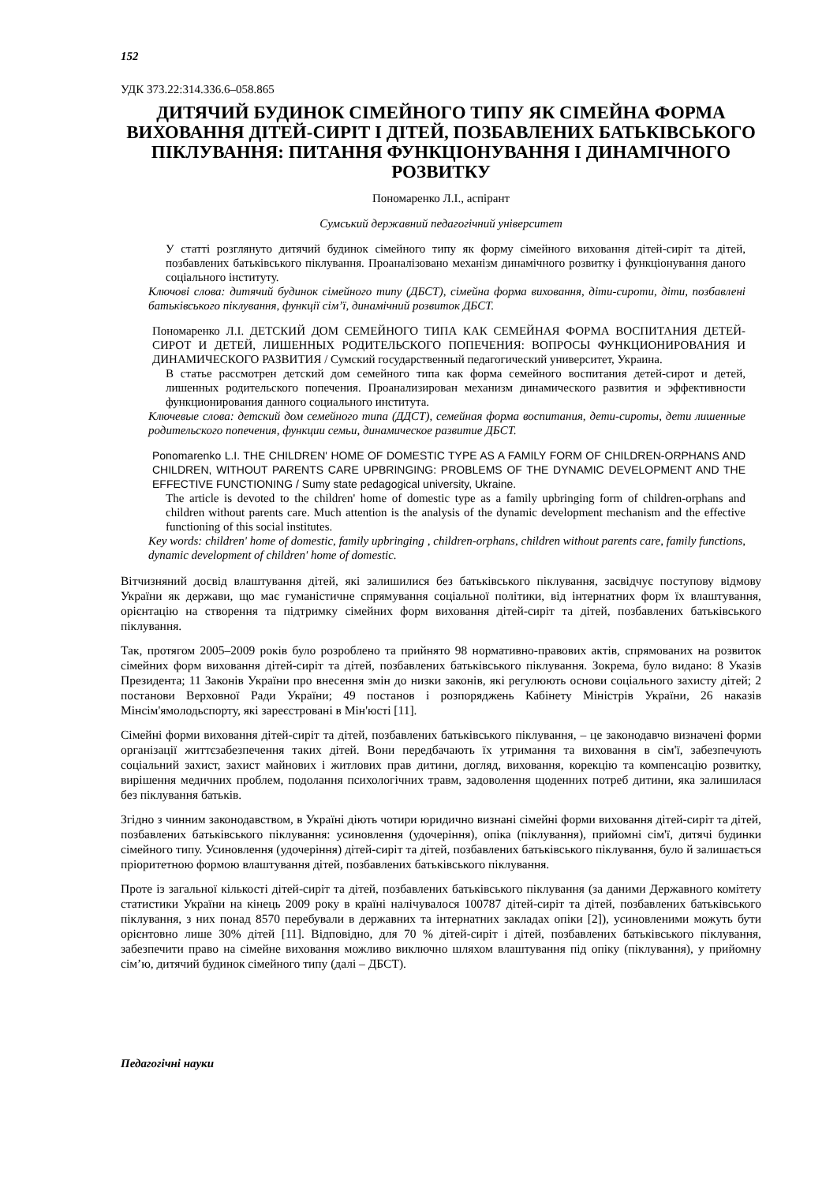152
УДК 373.22:314.336.6–058.865
ДИТЯЧИЙ БУДИНОК СІМЕЙНОГО ТИПУ ЯК СІМЕЙНА ФОРМА ВИХОВАННЯ ДІТЕЙ-СИРІТ І ДІТЕЙ, ПОЗБАВЛЕНИХ БАТЬКІВСЬКОГО ПІКЛУВАННЯ: ПИТАННЯ ФУНКЦІОНУВАННЯ І ДИНАМІЧНОГО РОЗВИТКУ
Пономаренко Л.І., аспірант
Сумський державний педагогічний університет
У статті розглянуто дитячий будинок сімейного типу як форму сімейного виховання дітей-сиріт та дітей, позбавлених батьківського піклування. Проаналізовано механізм динамічного розвитку і функціонування даного соціального інституту.
Ключові слова: дитячий будинок сімейного типу (ДБСТ), сімейна форма виховання, діти-сироти, діти, позбавлені батьківського піклування, функції сім’ї, динамічний розвиток ДБСТ.
Пономаренко Л.І. ДЕТСКИЙ ДОМ СЕМЕЙНОГО ТИПА КАК СЕМЕЙНАЯ ФОРМА ВОСПИТАНИЯ ДЕТЕЙ-СИРОТ И ДЕТЕЙ, ЛИШЕННЫХ РОДИТЕЛЬСКОГО ПОПЕЧЕНИЯ: ВОПРОСЫ ФУНКЦИОНИРОВАНИЯ И ДИНАМИЧЕСКОГО РАЗВИТИЯ / Сумский государственный педагогический университет, Украина.
В статье рассмотрен детский дом семейного типа как форма семейного воспитания детей-сирот и детей, лишенных родительского попечения. Проанализирован механизм динамического развития и эффективности функционирования данного социального института.
Ключевые слова: детский дом семейного типа (ДДСТ), семейная форма воспитания, дети-сироты, дети лишенные родительского попечения, функции семьи, динамическое развитие ДБСТ.
Ponomarenko L.I. THE CHILDREN' HOME OF DOMESTIC TYPE AS A FAMILY FORM OF CHILDREN-ORPHANS AND CHILDREN, WITHOUT PARENTS CARE UPBRINGING: PROBLEMS OF THE DYNAMIC DEVELOPMENT AND THE EFFECTIVE FUNCTIONING / Sumy state pedagogical university, Ukraine.
The article is devoted to the children' home of domestic type as a family upbringing form of children-orphans and children without parents care. Much attention is the analysis of the dynamic development mechanism and the effective functioning of this social institutes.
Key words: children' home of domestic, family upbringing , children-orphans, children without parents care, family functions, dynamic development of children' home of domestic.
Вітчизняний досвід влаштування дітей, які залишилися без батьківського піклування, засвідчує поступову відмову України як держави, що має гуманістичне спрямування соціальної політики, від інтернатних форм їх влаштування, орієнтацію на створення та підтримку сімейних форм виховання дітей-сиріт та дітей, позбавлених батьківського піклування.
Так, протягом 2005–2009 років було розроблено та прийнято 98 нормативно-правових актів, спрямованих на розвиток сімейних форм виховання дітей-сиріт та дітей, позбавлених батьківського піклування. Зокрема, було видано: 8 Указів Президента; 11 Законів України про внесення змін до низки законів, які регулюють основи соціального захисту дітей; 2 постанови Верховної Ради України; 49 постанов і розпоряджень Кабінету Міністрів України, 26 наказів Мінсім'ямолодьспорту, які зареєстровані в Мін'юсті [11].
Сімейні форми виховання дітей-сиріт та дітей, позбавлених батьківського піклування, – це законодавчо визначені форми організації життєзабезпечення таких дітей. Вони передбачають їх утримання та виховання в сім'ї, забезпечують соціальний захист, захист майнових і житлових прав дитини, догляд, виховання, корекцію та компенсацію розвитку, вирішення медичних проблем, подолання психологічних травм, задоволення щоденних потреб дитини, яка залишилася без піклування батьків.
Згідно з чинним законодавством, в Україні діють чотири юридично визнані сімейні форми виховання дітей-сиріт та дітей, позбавлених батьківського піклування: усиновлення (удочеріння), опіка (піклування), прийомні сім'ї, дитячі будинки сімейного типу. Усиновлення (удочеріння) дітей-сиріт та дітей, позбавлених батьківського піклування, було й залишається пріоритетною формою влаштування дітей, позбавлених батьківського піклування.
Проте із загальної кількості дітей-сиріт та дітей, позбавлених батьківського піклування (за даними Державного комітету статистики України на кінець 2009 року в країні налічувалося 100787 дітей-сиріт та дітей, позбавлених батьківського піклування, з них понад 8570 перебували в державних та інтернатних закладах опіки [2]), усиновленими можуть бути орієнтовно лише 30% дітей [11]. Відповідно, для 70 % дітей-сиріт і дітей, позбавлених батьківського піклування, забезпечити право на сімейне виховання можливо виключно шляхом влаштування під опіку (піклування), у прийомну сім’ю, дитячий будинок сімейного типу (далі – ДБСТ).
Педагогічні науки